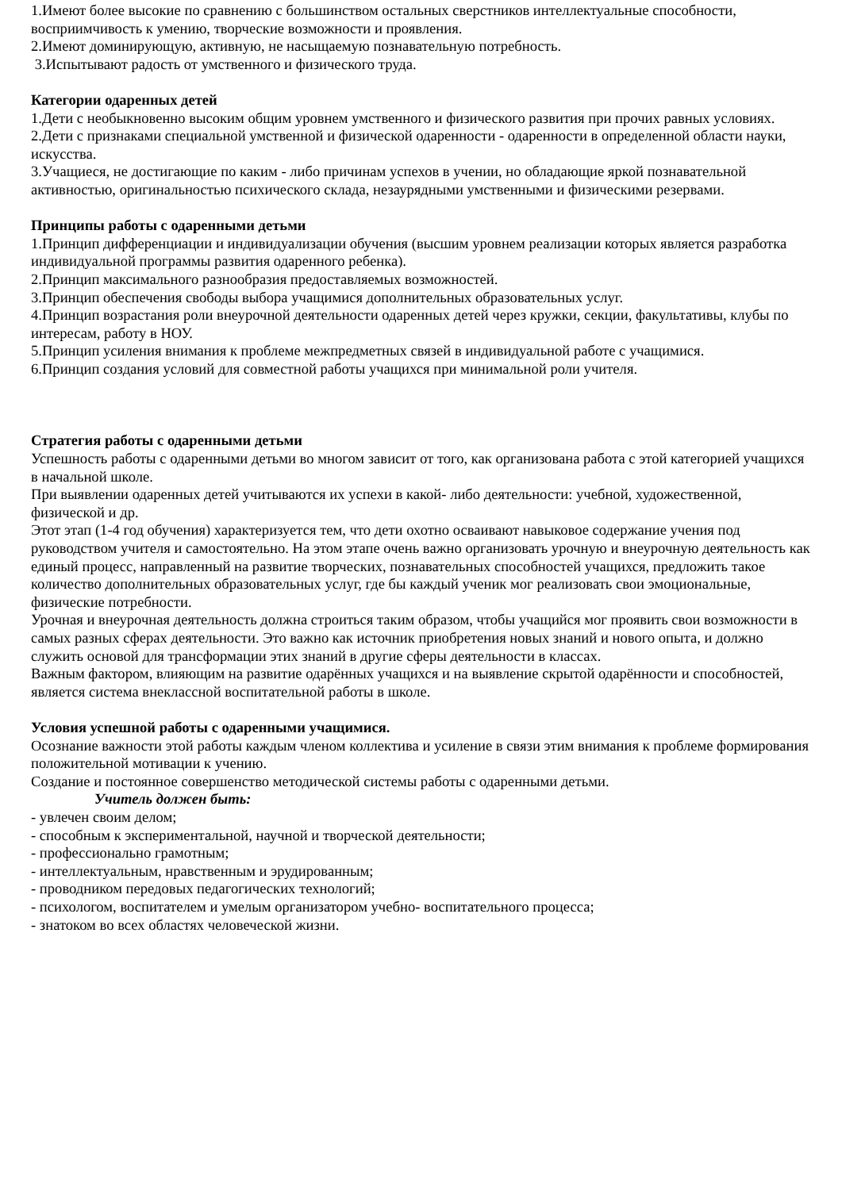1.Имеют более высокие по сравнению с большинством остальных сверстников интеллектуальные способности, восприимчивость к умению, творческие возможности и проявления.
2.Имеют доминирующую, активную, не насыщаемую познавательную потребность.
3.Испытывают радость от умственного и физического труда.
Категории одаренных детей
1.Дети с необыкновенно высоким общим уровнем умственного и физического развития при прочих равных условиях.
2.Дети с признаками специальной умственной и физической одаренности - одаренности в определенной области науки, искусства.
3.Учащиеся, не достигающие по каким - либо причинам успехов в учении, но обладающие яркой познавательной активностью, оригинальностью психического склада, незаурядными умственными и физическими резервами.
Принципы работы с одаренными детьми
1.Принцип дифференциации и индивидуализации обучения (высшим уровнем реализации которых является разработка индивидуальной программы развития одаренного ребенка).
2.Принцип максимального разнообразия предоставляемых возможностей.
3.Принцип обеспечения свободы выбора учащимися дополнительных образовательных услуг.
4.Принцип возрастания роли внеурочной деятельности одаренных детей через кружки, секции, факультативы, клубы по интересам, работу в НОУ.
5.Принцип усиления внимания к проблеме межпредметных связей в индивидуальной работе с учащимися.
6.Принцип создания условий для совместной работы учащихся при минимальной роли учителя.
Стратегия работы с одаренными детьми
Успешность работы с одаренными детьми во многом зависит от того, как организована работа с этой категорией учащихся в начальной школе.
При выявлении одаренных детей учитываются их успехи в какой- либо деятельности: учебной, художественной, физической и др.
Этот этап (1-4 год обучения) характеризуется тем, что дети охотно осваивают навыковое содержание учения под руководством учителя и самостоятельно. На этом этапе очень важно организовать урочную и внеурочную деятельность как единый процесс, направленный на развитие творческих, познавательных способностей учащихся, предложить такое количество дополнительных образовательных услуг, где бы каждый ученик мог реализовать свои эмоциональные, физические потребности.
Урочная и внеурочная деятельность должна строиться таким образом, чтобы учащийся мог проявить свои возможности в самых разных сферах деятельности. Это важно как источник приобретения новых знаний и нового опыта, и должно служить основой для трансформации этих знаний в другие сферы деятельности в классах.
Важным фактором, влияющим на развитие одарённых учащихся и на выявление скрытой одарённости и способностей, является система внеклассной воспитательной работы в школе.
Условия успешной работы с одаренными учащимися.
Осознание важности этой работы каждым членом коллектива и усиление в связи этим внимания к проблеме формирования положительной мотивации к учению.
Создание и постоянное совершенство методической системы работы с одаренными детьми.
Учитель должен быть:
- увлечен своим делом;
- способным к экспериментальной, научной и творческой деятельности;
- профессионально грамотным;
- интеллектуальным, нравственным и эрудированным;
- проводником передовых педагогических технологий;
- психологом, воспитателем и умелым организатором учебно- воспитательного процесса;
- знатоком во всех областях человеческой жизни.